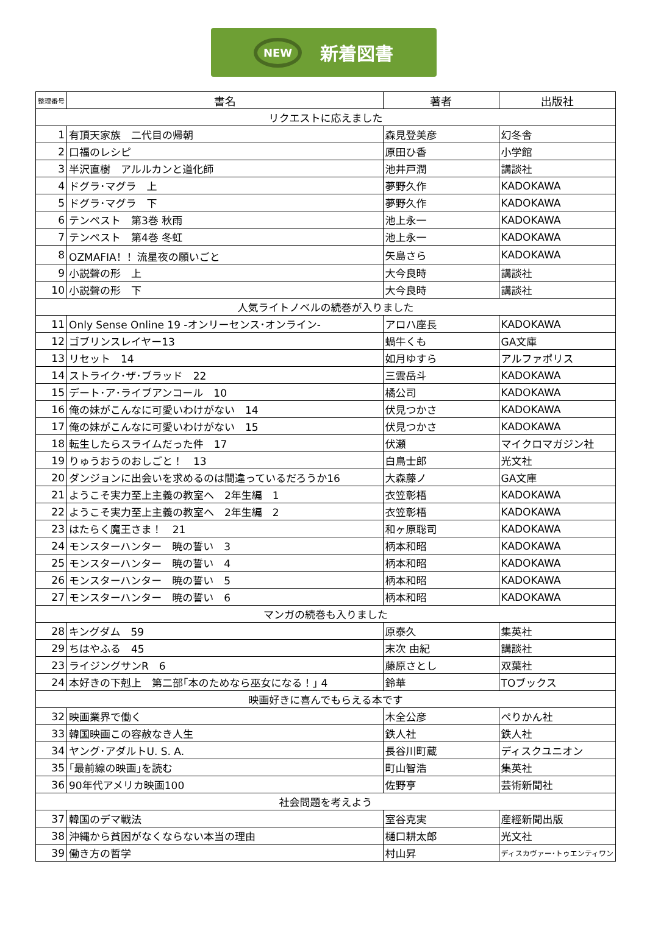NEW 新着図書
| 整理番号 | 書名 | 著者 | 出版社 |
| --- | --- | --- | --- |
| リクエストに応えました | | | |
| 1 | 有頂天家族 二代目の帰朝 | 森見登美彦 | 幻冬舎 |
| 2 | 口福のレシピ | 原田ひ香 | 小学館 |
| 3 | 半沢直樹 アルルカンと道化師 | 池井戸潤 | 講談社 |
| 4 | ドグラ･マグラ 上 | 夢野久作 | KADOKAWA |
| 5 | ドグラ･マグラ 下 | 夢野久作 | KADOKAWA |
| 6 | テンペスト 第3巻 秋雨 | 池上永一 | KADOKAWA |
| 7 | テンペスト 第4巻 冬虹 | 池上永一 | KADOKAWA |
| 8 | OZMAFIA！！流星夜の願いごと | 矢島さら | KADOKAWA |
| 9 | 小説聲の形 上 | 大今良時 | 講談社 |
| 10 | 小説聲の形 下 | 大今良時 | 講談社 |
| 人気ライトノベルの続巻が入りました | | | |
| 11 | Only Sense Online 19 -オンリーセンス･オンライン- | アロハ座長 | KADOKAWA |
| 12 | ゴブリンスレイヤー13 | 蝸牛くも | GA文庫 |
| 13 | リセット 14 | 如月ゆすら | アルファポリス |
| 14 | ストライク･ザ･ブラッド 22 | 三雲岳斗 | KADOKAWA |
| 15 | デート･ア･ライブアンコール 10 | 橘公司 | KADOKAWA |
| 16 | 俺の妹がこんなに可愛いわけがない 14 | 伏見つかさ | KADOKAWA |
| 17 | 俺の妹がこんなに可愛いわけがない 15 | 伏見つかさ | KADOKAWA |
| 18 | 転生したらスライムだった件 17 | 伏瀬 | マイクロマガジン社 |
| 19 | りゅうおうのおしごと！ 13 | 白鳥士郎 | 光文社 |
| 20 | ダンジョンに出会いを求めるのは間違っているだろうか16 | 大森藤ノ | GA文庫 |
| 21 | ようこそ実力至上主義の教室へ 2年生編 1 | 衣笠彰梧 | KADOKAWA |
| 22 | ようこそ実力至上主義の教室へ 2年生編 2 | 衣笠彰梧 | KADOKAWA |
| 23 | はたらく魔王さま！ 21 | 和ヶ原聡司 | KADOKAWA |
| 24 | モンスターハンター 暁の誓い 3 | 柄本和昭 | KADOKAWA |
| 25 | モンスターハンター 暁の誓い 4 | 柄本和昭 | KADOKAWA |
| 26 | モンスターハンター 暁の誓い 5 | 柄本和昭 | KADOKAWA |
| 27 | モンスターハンター 暁の誓い 6 | 柄本和昭 | KADOKAWA |
| マンガの続巻も入りました | | | |
| 28 | キングダム 59 | 原泰久 | 集英社 |
| 29 | ちはやふる 45 | 末次 由紀 | 講談社 |
| 23 | ライジングサンR 6 | 藤原さとし | 双葉社 |
| 24 | 本好きの下剋上 第二部｢本のためなら巫女になる！｣ 4 | 鈴華 | TOブックス |
| 映画好きに喜んでもらえる本です | | | |
| 32 | 映画業界で働く | 木全公彦 | ぺりかん社 |
| 33 | 韓国映画この容赦なき人生 | 鉄人社 | 鉄人社 |
| 34 | ヤング･アダルトU. S. A. | 長谷川町蔵 | ディスクユニオン |
| 35 | ｢最前線の映画｣を読む | 町山智浩 | 集英社 |
| 36 | 90年代アメリカ映画100 | 佐野亨 | 芸術新聞社 |
| 社会問題を考えよう | | | |
| 37 | 韓国のデマ戦法 | 室谷克実 | 産經新聞出版 |
| 38 | 沖縄から貧困がなくならない本当の理由 | 樋口耕太郎 | 光文社 |
| 39 | 働き方の哲学 | 村山昇 | ディスカヴァー･トゥエンティワン |